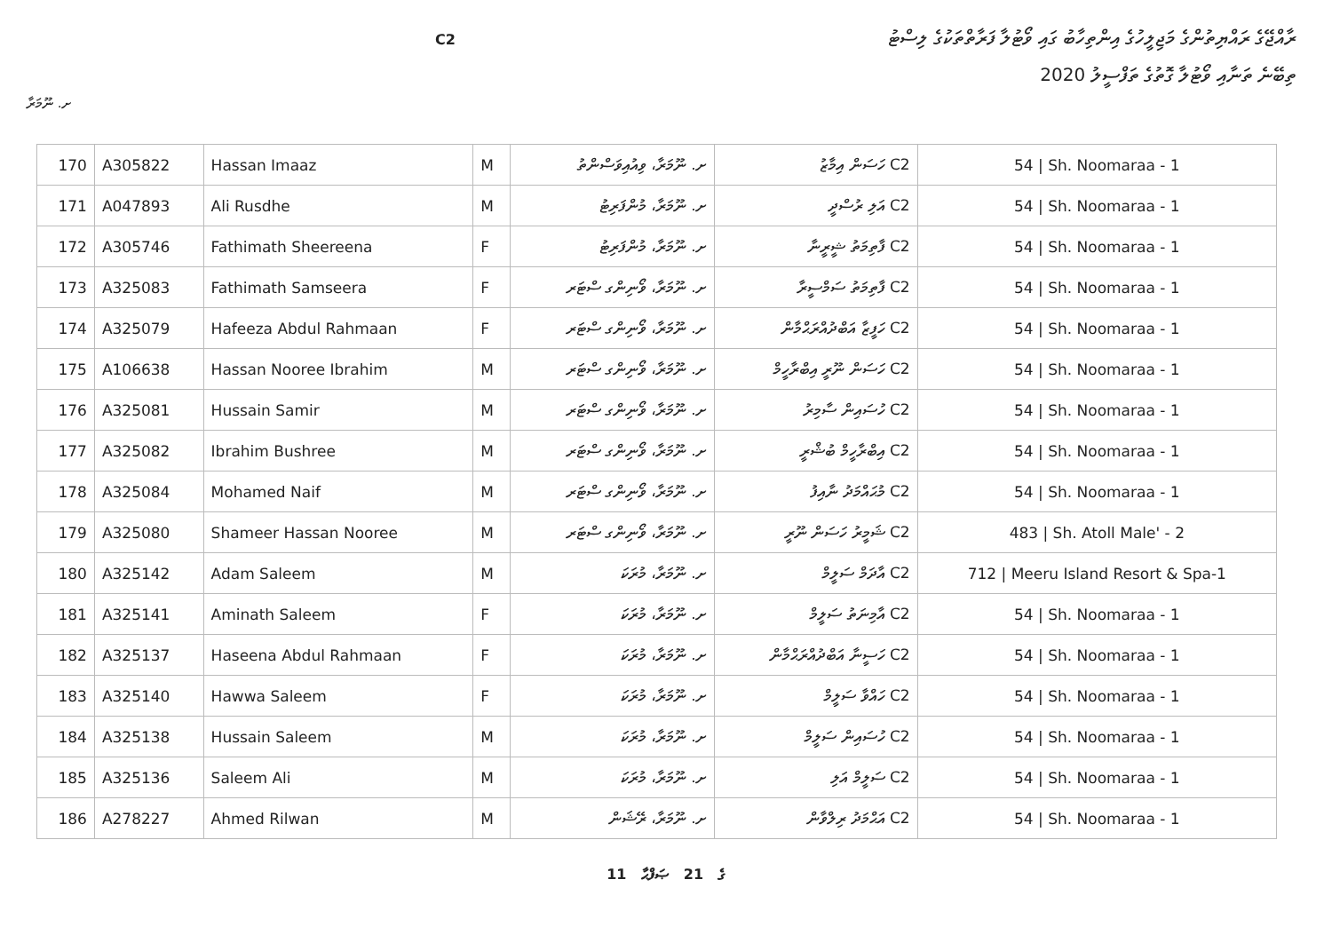ރާއްޖޭގެ ރައްޔިތުންގެ މަޖިލީހުގެ އިންތިހާބު ގައި ވޯޓުލާ ފަރާތްތަކުގެ ލިސްޓު
ތިބޭނެ ތަނާއި ވޯޓުލާ ގޮތުގެ ތަފްސީލު 2020
C2
ށ. ނޫމަރާ
| 170 | A305822 | Hassan Imaaz | M | ށ. ނޫމަރާ، ވިއުއިވަސްންތު | C2 ހަސަން އިމާޒު | 54 / Sh. Noomaraa - 1 |
| 171 | A047893 | Ali Rusdhe | M | ށ. ނޫމަރާ، މުންފަރިޓު | C2 އަލި ރުސްދީ | 54 / Sh. Noomaraa - 1 |
| 172 | A305746 | Fathimath Sheereena | F | ށ. ނޫމަރާ، މުންފަރިޓު | C2 ފާތިމަތު ޝީރީނާ | 54 / Sh. Noomaraa - 1 |
| 173 | A325083 | Fathimath Samseera | F | ށ. ނޫމަރާ، ވޯނިންގ ސްޓަރ | C2 ފާތިމަތު ސަމްސީރާ | 54 / Sh. Noomaraa - 1 |
| 174 | A325079 | Hafeeza Abdul Rahmaan | F | ށ. ނޫމަރާ، ވޯނިންގ ސްޓަރ | C2 ހަފީޒާ އަބްދުއްރަޙްމާން | 54 / Sh. Noomaraa - 1 |
| 175 | A106638 | Hassan Nooree Ibrahim | M | ށ. ނޫމަރާ، ވޯނިންގ ސްޓަރ | C2 ހަސަން ނޫރީ އިބްރާހީމް | 54 / Sh. Noomaraa - 1 |
| 176 | A325081 | Hussain Samir | M | ށ. ނޫމަރާ، ވޯނިންގ ސްޓަރ | C2 ހުސައިން ސާމިރު | 54 / Sh. Noomaraa - 1 |
| 177 | A325082 | Ibrahim Bushree | M | ށ. ނޫމަރާ، ވޯނިންގ ސްޓަރ | C2 އިބްރާހީމް ބުޝްރީ | 54 / Sh. Noomaraa - 1 |
| 178 | A325084 | Mohamed Naif | M | ށ. ނޫމަރާ، ވޯނިންގ ސްޓަރ | C2 މުޙައްމަދު ނާއިފު | 54 / Sh. Noomaraa - 1 |
| 179 | A325080 | Shameer Hassan Nooree | M | ށ. ނޫމަރާ، ވޯނިންގ ސްޓަރ | C2 ޝަމީރު ހަސަން ނޫރީ | 483 / Sh. Atoll Male' - 2 |
| 180 | A325142 | Adam Saleem | M | ށ. ނޫމަރާ، މުރަކަ | C2 އާދަމް ސަލީމް | 712 / Meeru Island Resort & Spa-1 |
| 181 | A325141 | Aminath Saleem | F | ށ. ނޫމަރާ، މުރަކަ | C2 އާމިނަތު ސަލީމް | 54 / Sh. Noomaraa - 1 |
| 182 | A325137 | Haseena Abdul Rahmaan | F | ށ. ނޫމަރާ، މުރަކަ | C2 ހަސީނާ އަބްދުއްރަޙްމާން | 54 / Sh. Noomaraa - 1 |
| 183 | A325140 | Hawwa Saleem | F | ށ. ނޫމަރާ، މުރަކަ | C2 ހައްވާ ސަލީމް | 54 / Sh. Noomaraa - 1 |
| 184 | A325138 | Hussain Saleem | M | ށ. ނޫމަރާ، މުރަކަ | C2 ހުސައިން ސަލީމް | 54 / Sh. Noomaraa - 1 |
| 185 | A325136 | Saleem Ali | M | ށ. ނޫމަރާ، މުރަކަ | C2 ސަލީމް އަލި | 54 / Sh. Noomaraa - 1 |
| 186 | A278227 | Ahmed Rilwan | M | ށ. ނޫމަރާ، ރޭޝަން | C2 އަޙްމަދު ރިލްވާން | 54 / Sh. Noomaraa - 1 |
11 ގެ 21 ޞަފްޙާ